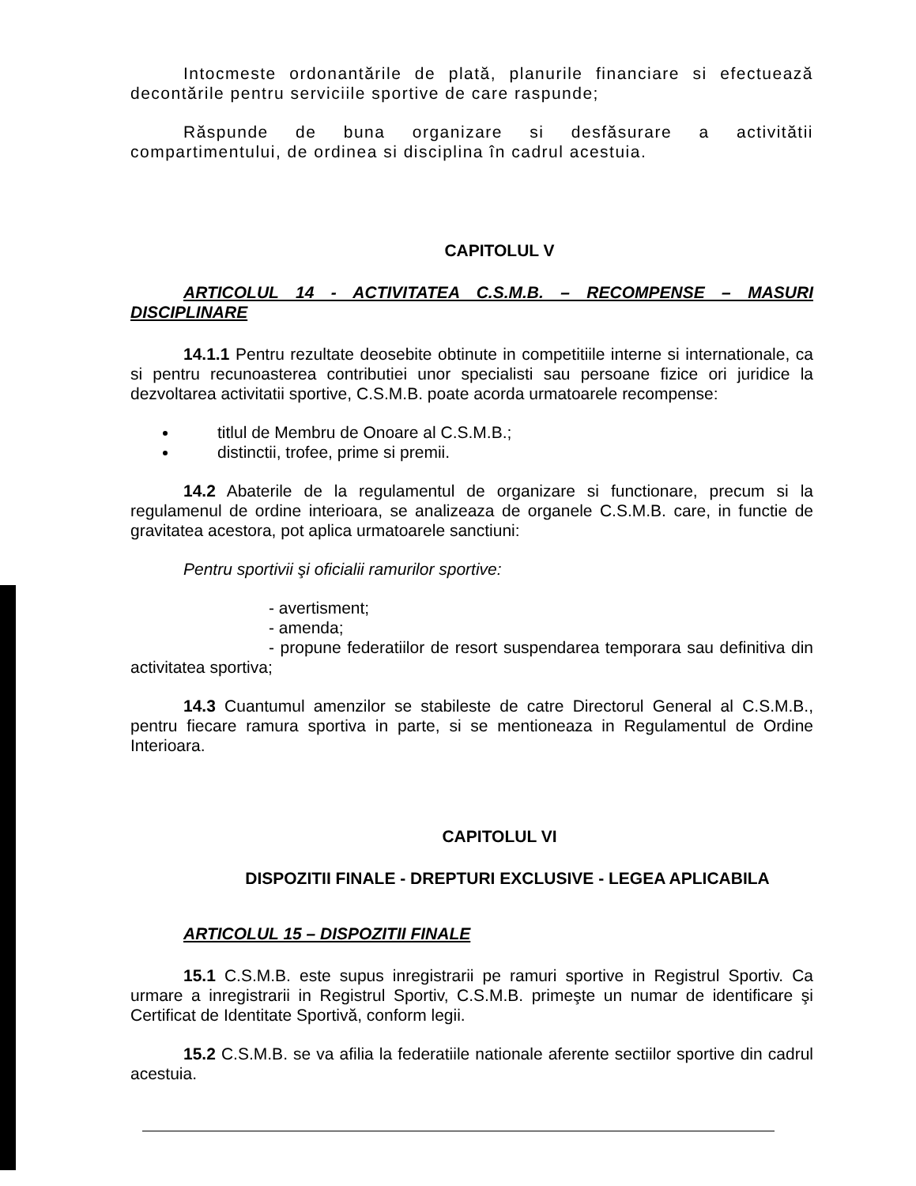Intocmeste ordonantările de plată, planurile financiare si efectuează decontările pentru serviciile sportive de care raspunde;
Răspunde de buna organizare si desfăsurare a activitătii compartimentului, de ordinea si disciplina în cadrul acestuia.
CAPITOLUL V
ARTICOLUL 14 - ACTIVITATEA C.S.M.B. – RECOMPENSE – MASURI DISCIPLINARE
14.1.1 Pentru rezultate deosebite obtinute in competitiile interne si internationale, ca si pentru recunoasterea contributiei unor specialisti sau persoane fizice ori juridice la dezvoltarea activitatii sportive, C.S.M.B. poate acorda urmatoarele recompense:
titlul de Membru de Onoare al C.S.M.B.;
distinctii, trofee, prime si premii.
14.2 Abaterile de la regulamentul de organizare si functionare, precum si la regulamenul de ordine interioara, se analizeaza de organele C.S.M.B. care, in functie de gravitatea acestora, pot aplica urmatoarele sanctiuni:
Pentru sportivii şi oficialii ramurilor sportive:
- avertisment;
- amenda;
- propune federatiilor de resort suspendarea temporara sau definitiva din activitatea sportiva;
14.3 Cuantumul amenzilor se stabileste de catre Directorul General al C.S.M.B., pentru fiecare ramura sportiva in parte, si se mentioneaza in Regulamentul de Ordine Interioara.
CAPITOLUL VI
DISPOZITII FINALE - DREPTURI EXCLUSIVE - LEGEA APLICABILA
ARTICOLUL 15 – DISPOZITII FINALE
15.1 C.S.M.B. este supus inregistrarii pe ramuri sportive in Registrul Sportiv. Ca urmare a inregistrarii in Registrul Sportiv, C.S.M.B. primeşte un numar de identificare şi Certificat de Identitate Sportivă, conform legii.
15.2 C.S.M.B. se va afilia la federatiile nationale aferente sectiilor sportive din cadrul acestuia.